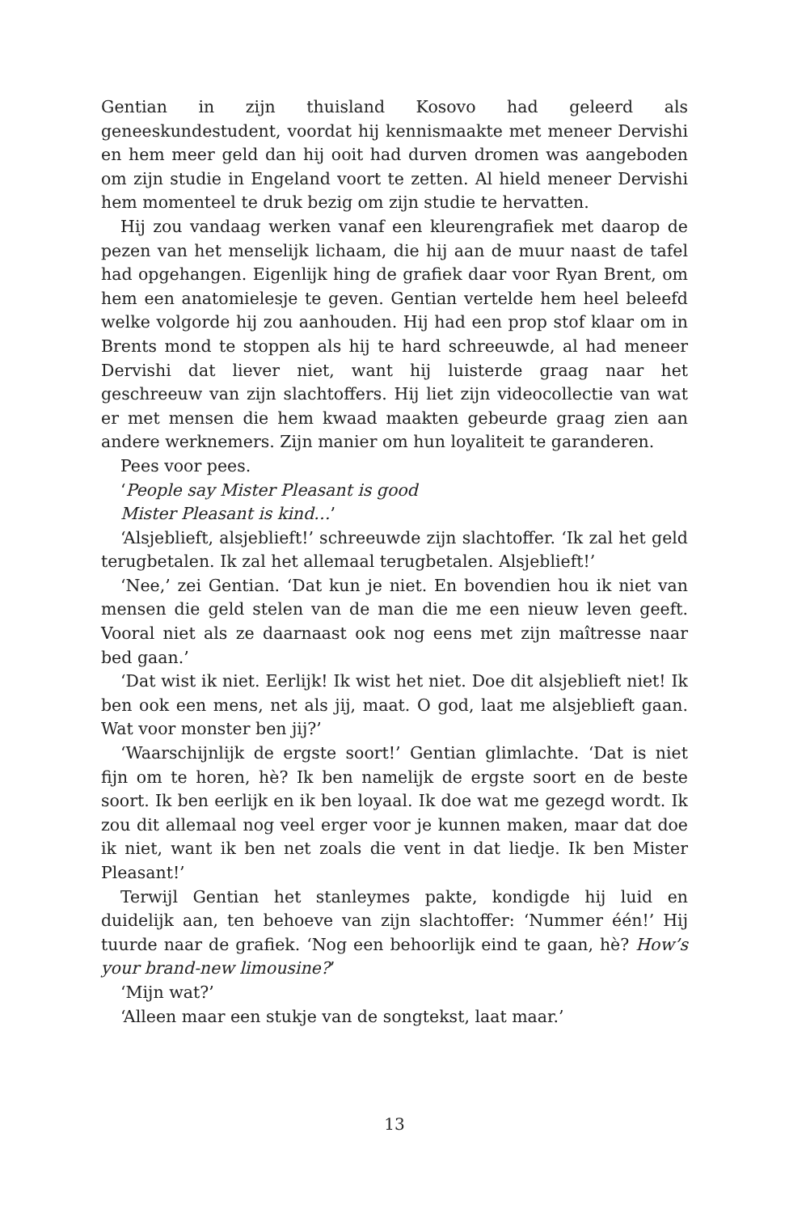Gentian in zijn thuisland Kosovo had geleerd als geneeskundestudent, voordat hij kennismaakte met meneer Dervishi en hem meer geld dan hij ooit had durven dromen was aangeboden om zijn studie in Engeland voort te zetten. Al hield meneer Dervishi hem momenteel te druk bezig om zijn studie te hervatten.
Hij zou vandaag werken vanaf een kleurengrafiek met daarop de pezen van het menselijk lichaam, die hij aan de muur naast de tafel had opgehangen. Eigenlijk hing de grafiek daar voor Ryan Brent, om hem een anatomielesje te geven. Gentian vertelde hem heel beleefd welke volgorde hij zou aanhouden. Hij had een prop stof klaar om in Brents mond te stoppen als hij te hard schreeuwde, al had meneer Dervishi dat liever niet, want hij luisterde graag naar het geschreeuw van zijn slachtoffers. Hij liet zijn videocollectie van wat er met mensen die hem kwaad maakten gebeurde graag zien aan andere werknemers. Zijn manier om hun loyaliteit te garanderen.
Pees voor pees.
‘People say Mister Pleasant is good
Mister Pleasant is kind…’
‘Alsjeblieft, alsjeblieft!’ schreeuwde zijn slachtoffer. ‘Ik zal het geld terugbetalen. Ik zal het allemaal terugbetalen. Alsjeblieft!’
‘Nee,’ zei Gentian. ‘Dat kun je niet. En bovendien hou ik niet van mensen die geld stelen van de man die me een nieuw leven geeft. Vooral niet als ze daarnaast ook nog eens met zijn maîtresse naar bed gaan.’
‘Dat wist ik niet. Eerlijk! Ik wist het niet. Doe dit alsjeblieft niet! Ik ben ook een mens, net als jij, maat. O god, laat me alsjeblieft gaan. Wat voor monster ben jij?’
‘Waarschijnlijk de ergste soort!’ Gentian glimlachte. ‘Dat is niet fijn om te horen, hè? Ik ben namelijk de ergste soort en de beste soort. Ik ben eerlijk en ik ben loyaal. Ik doe wat me gezegd wordt. Ik zou dit allemaal nog veel erger voor je kunnen maken, maar dat doe ik niet, want ik ben net zoals die vent in dat liedje. Ik ben Mister Pleasant!’
Terwijl Gentian het stanleymes pakte, kondigde hij luid en duidelijk aan, ten behoeve van zijn slachtoffer: ‘Nummer één!’ Hij tuurde naar de grafiek. ‘Nog een behoorlijk eind te gaan, hè? How’s your brand-new limousine?’
‘Mijn wat?’
‘Alleen maar een stukje van de songtekst, laat maar.’
13